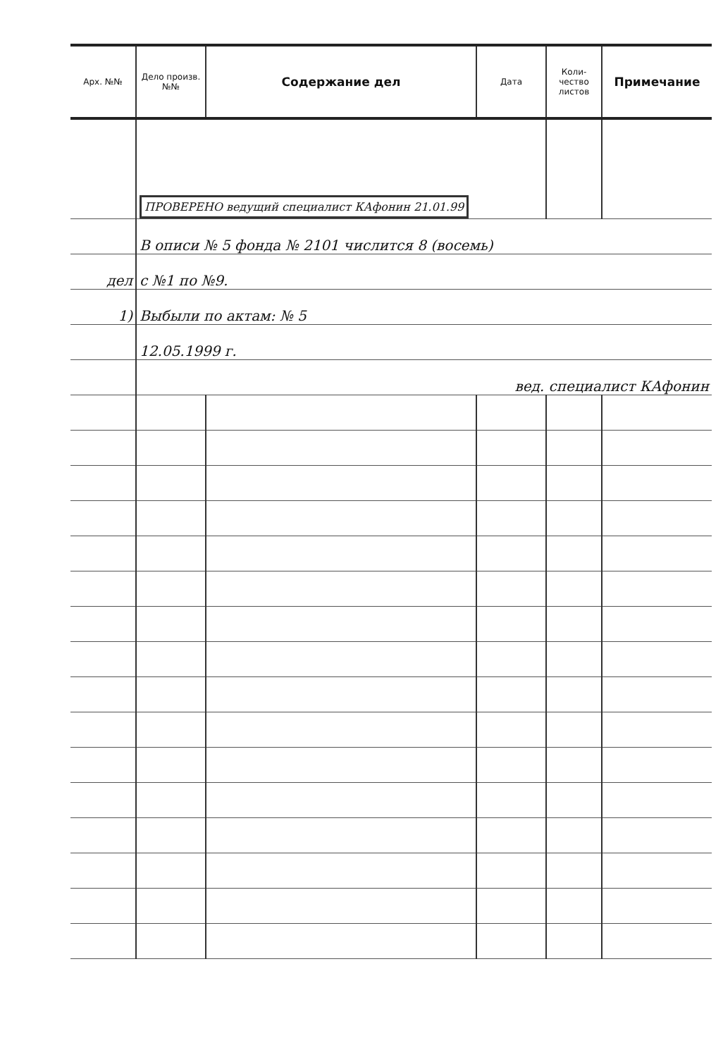| Арх. №№ | Дело произв. №№ | Содержание дел | Дата | Коли-чество листов | Примечание |
| --- | --- | --- | --- | --- | --- |
| | ПРОВЕРЕНО ведущий специалист КАфонин 21.01.99 | | | | |
| | В описи № 5 фонда № 2101 числится 8 (восемь) | | | | |
| дел | с №1 по №9. | | | | |
| 1) | Выбыли по актам: № 5 | | | | |
| | 12.05.1999 г. | | | | |
| | вед. специалист КАфонин | | | | |